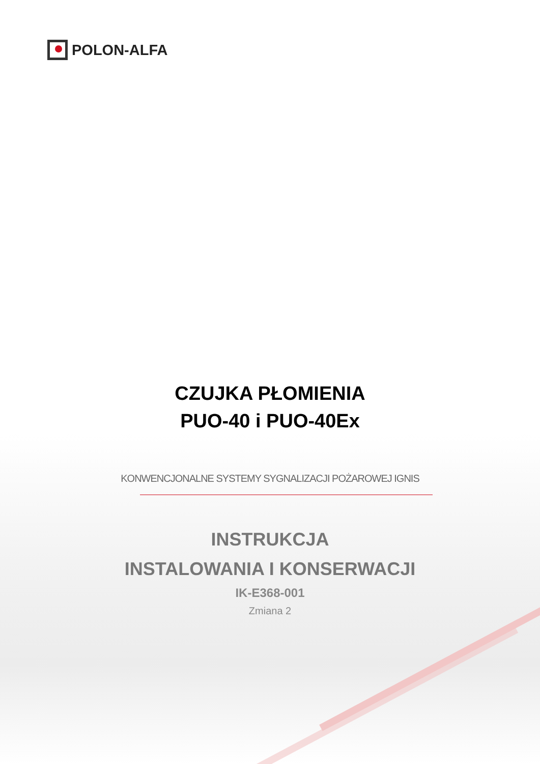POLON-ALFA
CZUJKA PŁOMIENIA
PUO-40 i PUO-40Ex
KONWENCJONALNE SYSTEMY SYGNALIZACJI POŻAROWEJ IGNIS
INSTRUKCJA
INSTALOWANIA I KONSERWACJI
IK-E368-001
Zmiana 2